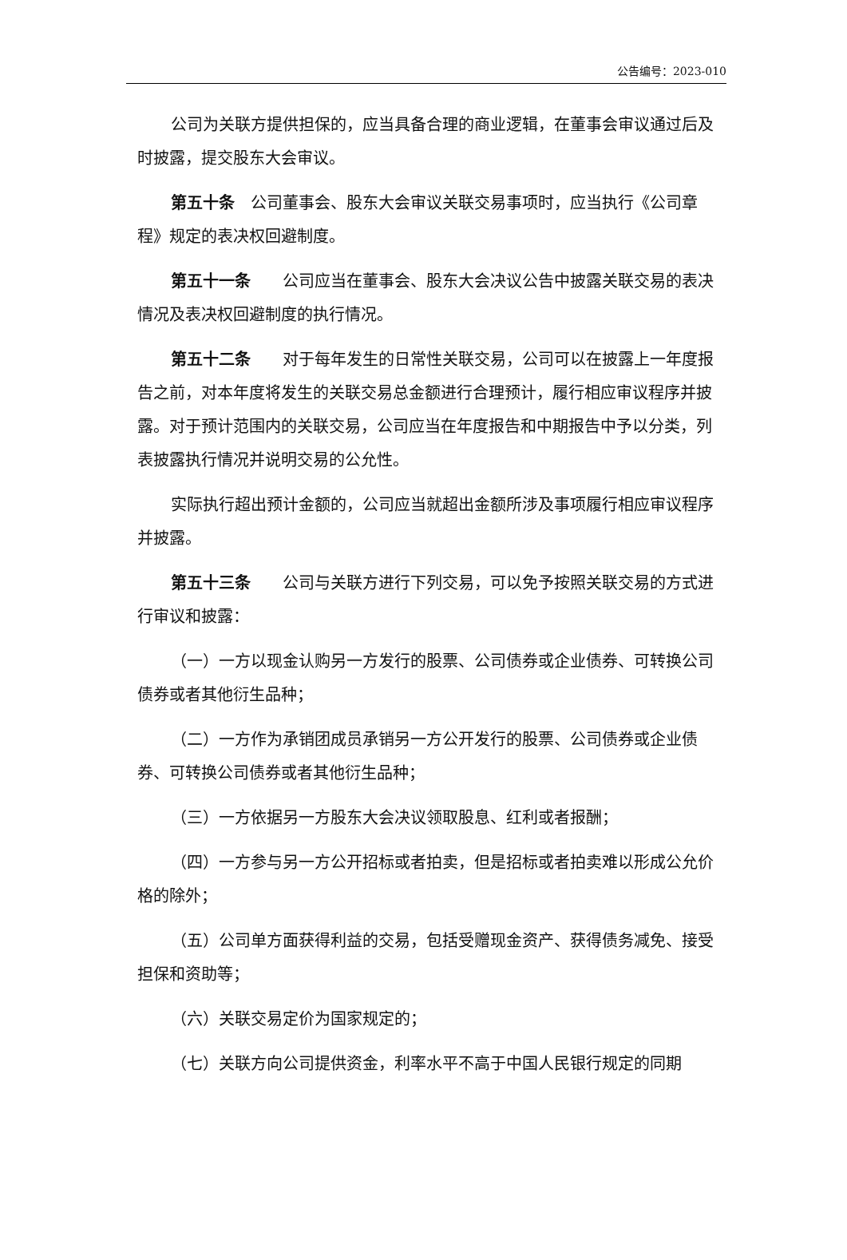公告编号：2023-010
公司为关联方提供担保的，应当具备合理的商业逻辑，在董事会审议通过后及时披露，提交股东大会审议。
第五十条　公司董事会、股东大会审议关联交易事项时，应当执行《公司章程》规定的表决权回避制度。
第五十一条　　公司应当在董事会、股东大会决议公告中披露关联交易的表决情况及表决权回避制度的执行情况。
第五十二条　　对于每年发生的日常性关联交易，公司可以在披露上一年度报告之前，对本年度将发生的关联交易总金额进行合理预计，履行相应审议程序并披露。对于预计范围内的关联交易，公司应当在年度报告和中期报告中予以分类，列表披露执行情况并说明交易的公允性。
实际执行超出预计金额的，公司应当就超出金额所涉及事项履行相应审议程序并披露。
第五十三条　　公司与关联方进行下列交易，可以免予按照关联交易的方式进行审议和披露：
（一）一方以现金认购另一方发行的股票、公司债券或企业债券、可转换公司债券或者其他衍生品种；
（二）一方作为承销团成员承销另一方公开发行的股票、公司债券或企业债券、可转换公司债券或者其他衍生品种；
（三）一方依据另一方股东大会决议领取股息、红利或者报酬；
（四）一方参与另一方公开招标或者拍卖，但是招标或者拍卖难以形成公允价格的除外；
（五）公司单方面获得利益的交易，包括受赠现金资产、获得债务减免、接受担保和资助等；
（六）关联交易定价为国家规定的；
（七）关联方向公司提供资金，利率水平不高于中国人民银行规定的同期